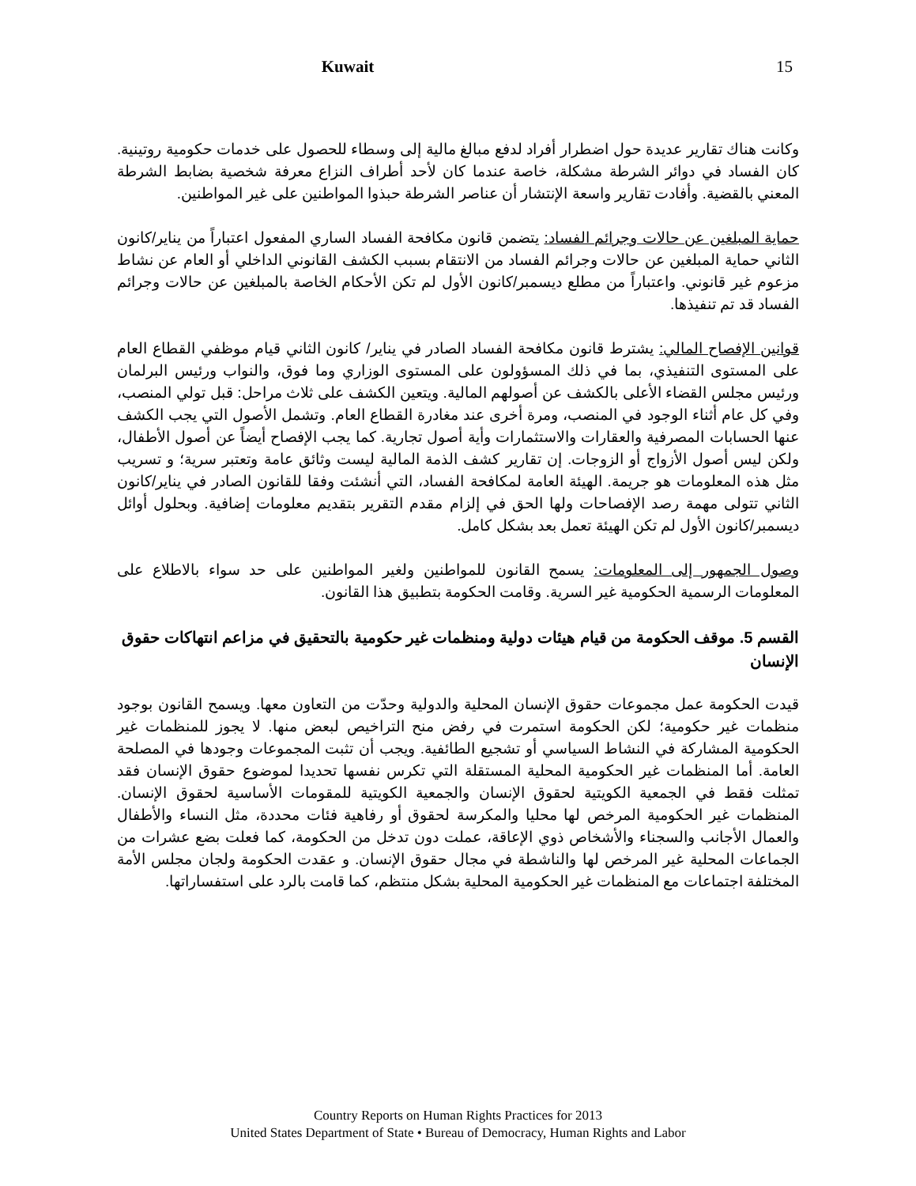Kuwait 15
وكانت هناك تقارير عديدة حول اضطرار أفراد لدفع مبالغ مالية إلى وسطاء للحصول على خدمات حكومية روتينية. كان الفساد في دوائر الشرطة مشكلة، خاصة عندما كان لأحد أطراف النزاع معرفة شخصية بضابط الشرطة المعني بالقضية. وأفادت تقارير واسعة الإنتشار أن عناصر الشرطة حبذوا المواطنين على غير المواطنين.
حماية المبلغين عن حالات وجرائم الفساد: يتضمن قانون مكافحة الفساد الساري المفعول اعتباراً من يناير/كانون الثاني حماية المبلغين عن حالات وجرائم الفساد من الانتقام بسبب الكشف القانوني الداخلي أو العام عن نشاط مزعوم غير قانوني. واعتباراً من مطلع ديسمبر/كانون الأول لم تكن الأحكام الخاصة بالمبلغين عن حالات وجرائم الفساد قد تم تنفيذها.
قوانين الإفصاح المالي: يشترط قانون مكافحة الفساد الصادر في يناير/ كانون الثاني قيام موظفي القطاع العام على المستوى التنفيذي، بما في ذلك المسؤولون على المستوى الوزاري وما فوق، والنواب ورئيس البرلمان ورئيس مجلس القضاء الأعلى بالكشف عن أصولهم المالية. ويتعين الكشف على ثلاث مراحل: قبل تولي المنصب، وفي كل عام أثناء الوجود في المنصب، ومرة أخرى عند مغادرة القطاع العام. وتشمل الأصول التي يجب الكشف عنها الحسابات المصرفية والعقارات والاستثمارات وأية أصول تجارية. كما يجب الإفصاح أيضاً عن أصول الأطفال، ولكن ليس أصول الأزواج أو الزوجات. إن تقارير كشف الذمة المالية ليست وثائق عامة وتعتبر سرية؛ و تسريب مثل هذه المعلومات هو جريمة. الهيئة العامة لمكافحة الفساد، التي أنشئت وفقا للقانون الصادر في يناير/كانون الثاني تتولى مهمة رصد الإفصاحات ولها الحق في إلزام مقدم التقرير بتقديم معلومات إضافية. وبحلول أوائل ديسمبر/كانون الأول لم تكن الهيئة تعمل بعد بشكل كامل.
وصول الجمهور إلى المعلومات: يسمح القانون للمواطنين ولغير المواطنين على حد سواء بالاطلاع على المعلومات الرسمية الحكومية غير السرية. وقامت الحكومة بتطبيق هذا القانون.
القسم 5. موقف الحكومة من قيام هيئات دولية ومنظمات غير حكومية بالتحقيق في مزاعم انتهاكات حقوق الإنسان
قيدت الحكومة عمل مجموعات حقوق الإنسان المحلية والدولية وحدّت من التعاون معها. ويسمح القانون بوجود منظمات غير حكومية؛ لكن الحكومة استمرت في رفض منح التراخيص لبعض منها. لا يجوز للمنظمات غير الحكومية المشاركة في النشاط السياسي أو تشجيع الطائفية. ويجب أن تثبت المجموعات وجودها في المصلحة العامة. أما المنظمات غير الحكومية المحلية المستقلة التي تكرس نفسها تحديدا لموضوع حقوق الإنسان فقد تمثلت فقط في الجمعية الكويتية لحقوق الإنسان والجمعية الكويتية للمقومات الأساسية لحقوق الإنسان. المنظمات غير الحكومية المرخص لها محليا والمكرسة لحقوق أو رفاهية فئات محددة، مثل النساء والأطفال والعمال الأجانب والسجناء والأشخاص ذوي الإعاقة، عملت دون تدخل من الحكومة، كما فعلت بضع عشرات من الجماعات المحلية غير المرخص لها والناشطة في مجال حقوق الإنسان. و عقدت الحكومة ولجان مجلس الأمة المختلفة اجتماعات مع المنظمات غير الحكومية المحلية بشكل منتظم، كما قامت بالرد على استفساراتها.
Country Reports on Human Rights Practices for 2013
United States Department of State • Bureau of Democracy, Human Rights and Labor